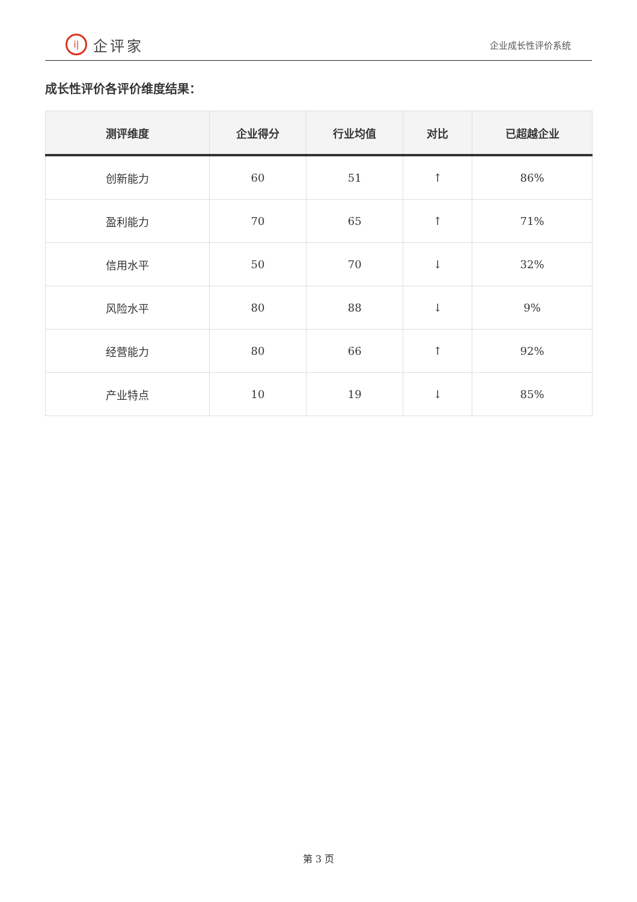i| 企评家
企业成长性评价系统
成长性评价各评价维度结果：
| 测评维度 | 企业得分 | 行业均值 | 对比 | 已超越企业 |
| --- | --- | --- | --- | --- |
| 创新能力 | 60 | 51 | ↑ | 86% |
| 盈利能力 | 70 | 65 | ↑ | 71% |
| 信用水平 | 50 | 70 | ↓ | 32% |
| 风险水平 | 80 | 88 | ↓ | 9% |
| 经营能力 | 80 | 66 | ↑ | 92% |
| 产业特点 | 10 | 19 | ↓ | 85% |
第 3 页